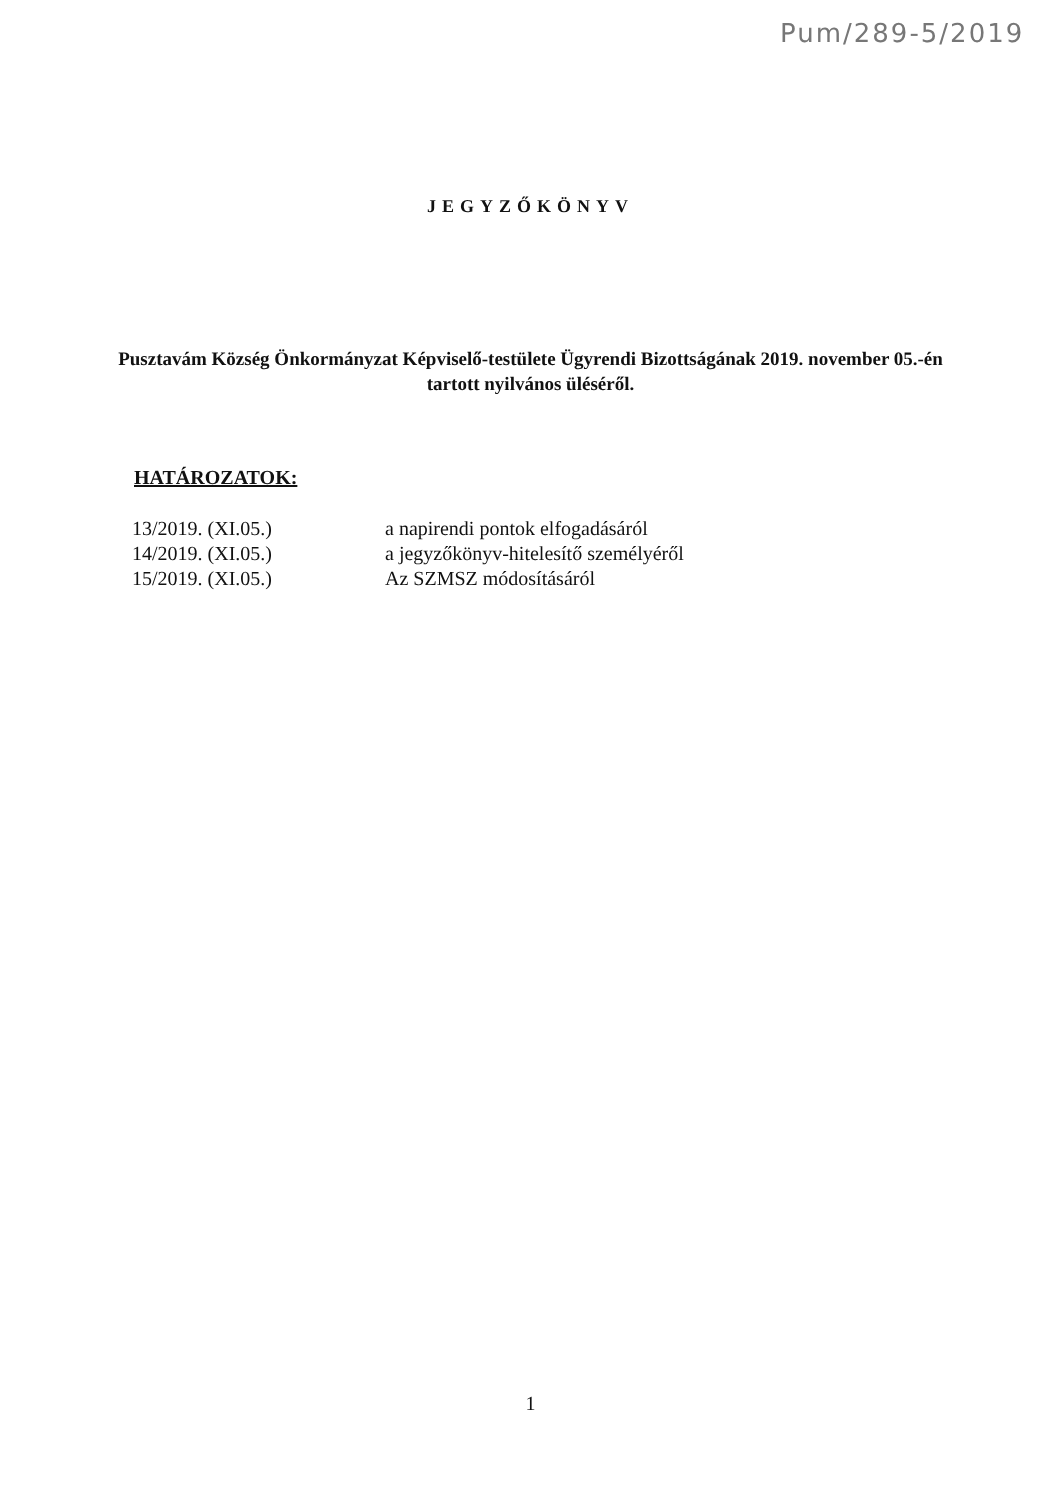Pum/289-5/2019
JEGYZŐKÖNYV
Pusztavám Község Önkormányzat Képviselő-testülete Ügyrendi Bizottságának 2019. november 05.-én tartott nyilvános üléséről.
HATÁROZATOK:
| 13/2019. (XI.05.) | a napirendi pontok elfogadásáról |
| 14/2019. (XI.05.) | a jegyzőkönyv-hitelesítő személyéről |
| 15/2019. (XI.05.) | Az SZMSZ módosításáról |
1